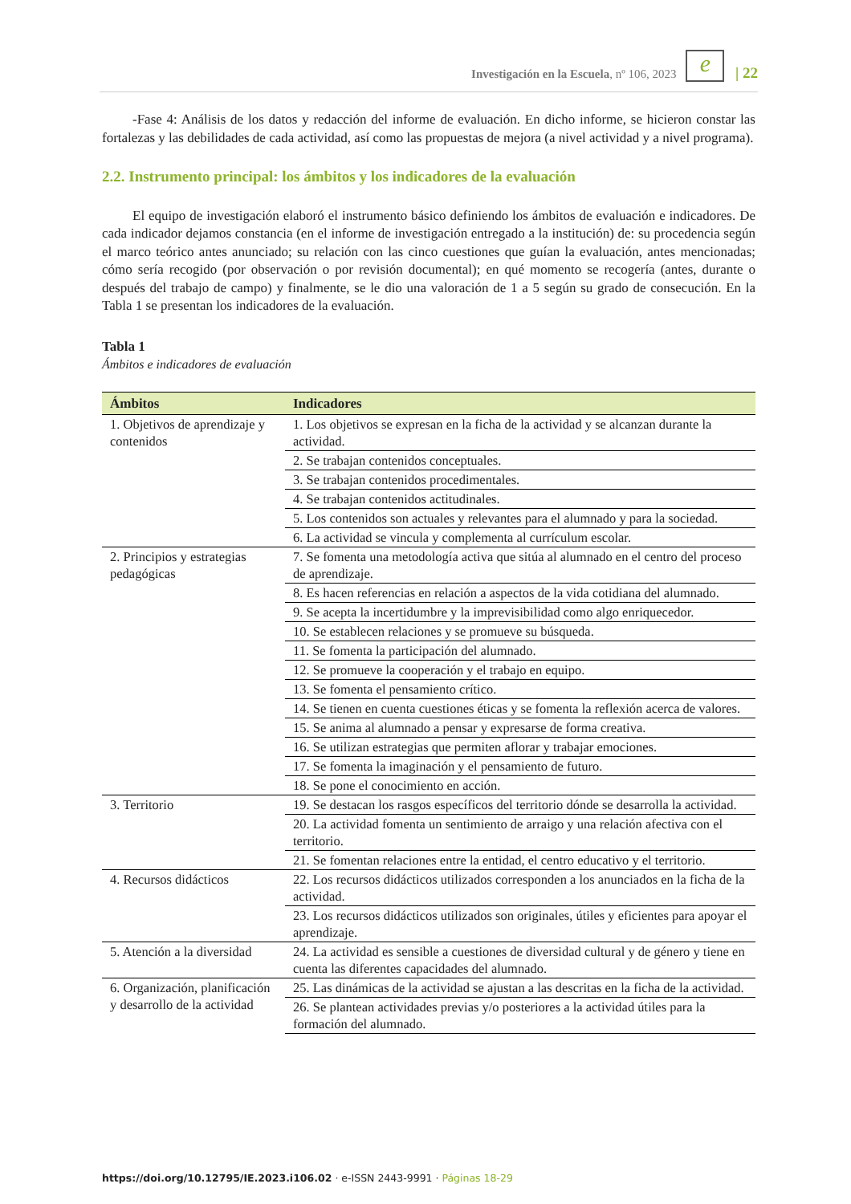Investigación en la Escuela, nº 106, 2023 e | 22
-Fase 4: Análisis de los datos y redacción del informe de evaluación. En dicho informe, se hicieron constar las fortalezas y las debilidades de cada actividad, así como las propuestas de mejora (a nivel actividad y a nivel programa).
2.2. Instrumento principal: los ámbitos y los indicadores de la evaluación
El equipo de investigación elaboró el instrumento básico definiendo los ámbitos de evaluación e indicadores. De cada indicador dejamos constancia (en el informe de investigación entregado a la institución) de: su procedencia según el marco teórico antes anunciado; su relación con las cinco cuestiones que guían la evaluación, antes mencionadas; cómo sería recogido (por observación o por revisión documental); en qué momento se recogería (antes, durante o después del trabajo de campo) y finalmente, se le dio una valoración de 1 a 5 según su grado de consecución. En la Tabla 1 se presentan los indicadores de la evaluación.
Tabla 1
Ámbitos e indicadores de evaluación
| Ámbitos | Indicadores |
| --- | --- |
| 1. Objetivos de aprendizaje y contenidos | 1. Los objetivos se expresan en la ficha de la actividad y se alcanzan durante la actividad. |
| | 2. Se trabajan contenidos conceptuales. |
| | 3. Se trabajan contenidos procedimentales. |
| | 4. Se trabajan contenidos actitudinales. |
| | 5. Los contenidos son actuales y relevantes para el alumnado y para la sociedad. |
| | 6. La actividad se vincula y complementa al currículum escolar. |
| 2. Principios y estrategias pedagógicas | 7. Se fomenta una metodología activa que sitúa al alumnado en el centro del proceso de aprendizaje. |
| | 8. Es hacen referencias en relación a aspectos de la vida cotidiana del alumnado. |
| | 9. Se acepta la incertidumbre y la imprevisibilidad como algo enriquecedor. |
| | 10. Se establecen relaciones y se promueve su búsqueda. |
| | 11. Se fomenta la participación del alumnado. |
| | 12. Se promueve la cooperación y el trabajo en equipo. |
| | 13. Se fomenta el pensamiento crítico. |
| | 14. Se tienen en cuenta cuestiones éticas y se fomenta la reflexión acerca de valores. |
| | 15. Se anima al alumnado a pensar y expresarse de forma creativa. |
| | 16. Se utilizan estrategias que permiten aflorar y trabajar emociones. |
| | 17. Se fomenta la imaginación y el pensamiento de futuro. |
| | 18. Se pone el conocimiento en acción. |
| 3. Territorio | 19. Se destacan los rasgos específicos del territorio dónde se desarrolla la actividad. |
| | 20. La actividad fomenta un sentimiento de arraigo y una relación afectiva con el territorio. |
| | 21. Se fomentan relaciones entre la entidad, el centro educativo y el territorio. |
| 4. Recursos didácticos | 22. Los recursos didácticos utilizados corresponden a los anunciados en la ficha de la actividad. |
| | 23. Los recursos didácticos utilizados son originales, útiles y eficientes para apoyar el aprendizaje. |
| 5. Atención a la diversidad | 24. La actividad es sensible a cuestiones de diversidad cultural y de género y tiene en cuenta las diferentes capacidades del alumnado. |
| 6. Organización, planificación y desarrollo de la actividad | 25. Las dinámicas de la actividad se ajustan a las descritas en la ficha de la actividad. |
| | 26. Se plantean actividades previas y/o posteriores a la actividad útiles para la formación del alumnado. |
https://doi.org/10.12795/IE.2023.i106.02 · e-ISSN 2443-9991 · Páginas 18-29